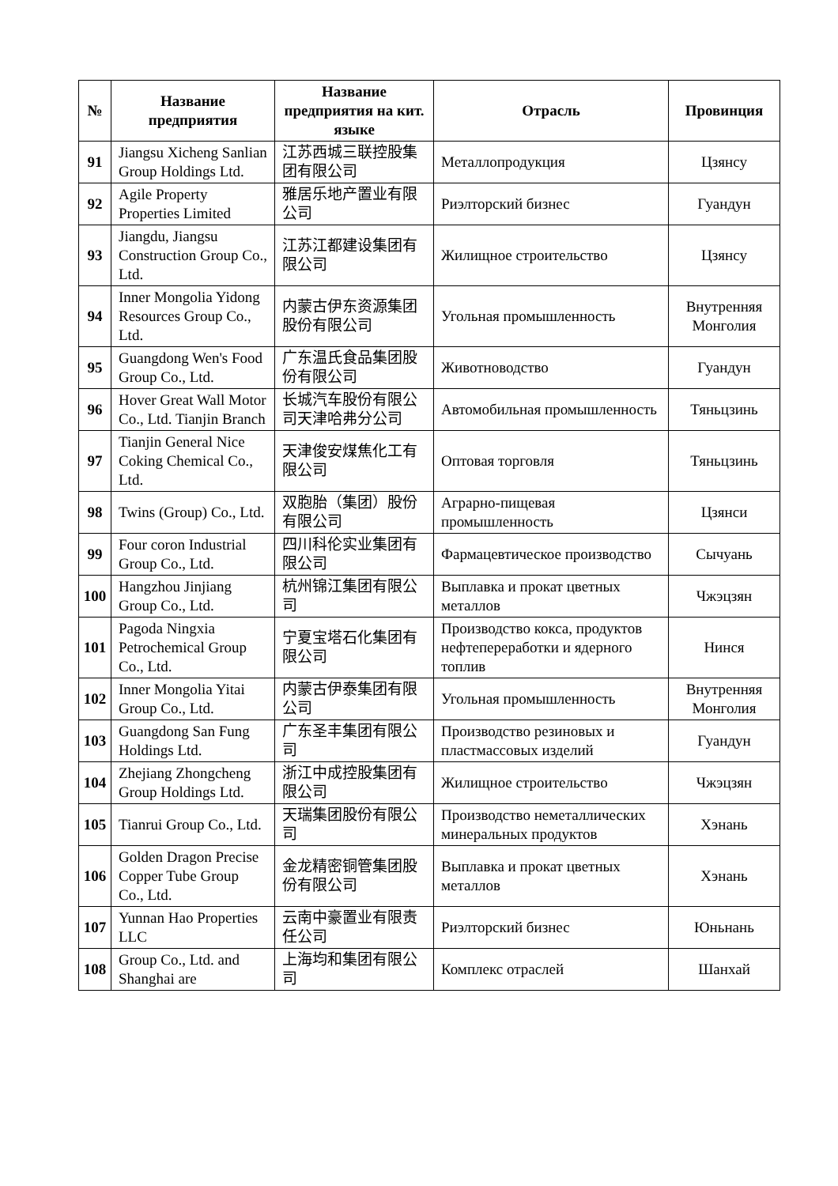| № | Название предприятия | Название предприятия на кит. языке | Отрасль | Провинция |
| --- | --- | --- | --- | --- |
| 91 | Jiangsu Xicheng Sanlian Group Holdings Ltd. | 江苏西城三联控股集团有限公司 | Металлопродукция | Цзянсу |
| 92 | Agile Property Properties Limited | 雅居乐地产置业有限公司 | Риэлторский бизнес | Гуандун |
| 93 | Jiangdu, Jiangsu Construction Group Co., Ltd. | 江苏江都建设集团有限公司 | Жилищное строительство | Цзянсу |
| 94 | Inner Mongolia Yidong Resources Group Co., Ltd. | 内蒙古伊东资源集团股份有限公司 | Угольная промышленность | Внутренняя Монголия |
| 95 | Guangdong Wen's Food Group Co., Ltd. | 广东温氏食品集团股份有限公司 | Животноводство | Гуандун |
| 96 | Hover Great Wall Motor Co., Ltd. Tianjin Branch | 长城汽车股份有限公司天津哈弗分公司 | Автомобильная промышленность | Тяньцзинь |
| 97 | Tianjin General Nice Coking Chemical Co., Ltd. | 天津俊安煤焦化工有限公司 | Оптовая торговля | Тяньцзинь |
| 98 | Twins (Group) Co., Ltd. | 双胞胎（集团）股份有限公司 | Аграрно-пищевая промышленность | Цзянси |
| 99 | Four coron Industrial Group Co., Ltd. | 四川科伦实业集团有限公司 | Фармацевтическое производство | Сычуань |
| 100 | Hangzhou Jinjiang Group Co., Ltd. | 杭州锦江集团有限公司 | Выплавка и прокат цветных металлов | Чжэцзян |
| 101 | Pagoda Ningxia Petrochemical Group Co., Ltd. | 宁夏宝塔石化集团有限公司 | Производство кокса, продуктов нефтепереработки и ядерного топлив | Нинся |
| 102 | Inner Mongolia Yitai Group Co., Ltd. | 内蒙古伊泰集团有限公司 | Угольная промышленность | Внутренняя Монголия |
| 103 | Guangdong San Fung Holdings Ltd. | 广东圣丰集团有限公司 | Производство резиновых и пластмассовых изделий | Гуандун |
| 104 | Zhejiang Zhongcheng Group Holdings Ltd. | 浙江中成控股集团有限公司 | Жилищное строительство | Чжэцзян |
| 105 | Tianrui Group Co., Ltd. | 天瑞集团股份有限公司 | Производство неметаллических минеральных продуктов | Хэнань |
| 106 | Golden Dragon Precise Copper Tube Group Co., Ltd. | 金龙精密铜管集团股份有限公司 | Выплавка и прокат цветных металлов | Хэнань |
| 107 | Yunnan Hao Properties LLC | 云南中豪置业有限责任公司 | Риэлторский бизнес | Юньнань |
| 108 | Group Co., Ltd. and Shanghai are | 上海均和集团有限公司 | Комплекс отраслей | Шанхай |